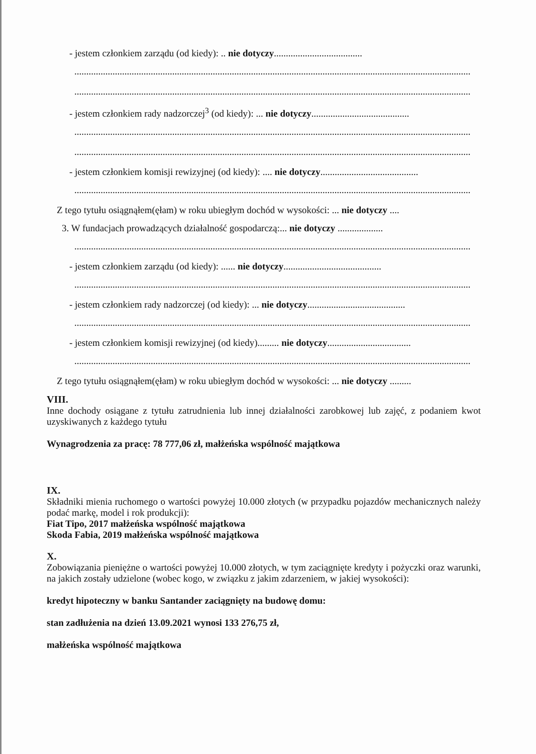- jestem członkiem zarządu (od kiedy): .. nie dotyczy.....................................
......................................................................................................................................................................
......................................................................................................................................................................
- jestem członkiem rady nadzorczej<sup>3</sup> (od kiedy): ... nie dotyczy.........................................
......................................................................................................................................................................
......................................................................................................................................................................
- jestem członkiem komisji rewizyjnej (od kiedy): .... nie dotyczy.........................................
......................................................................................................................................................................
Z tego tytułu osiągnąłem(ęłam) w roku ubiegłym dochód w wysokości: ... nie dotyczy ....
3. W fundacjach prowadzących działalność gospodarczą:... nie dotyczy ...................
......................................................................................................................................................................
- jestem członkiem zarządu (od kiedy): ...... nie dotyczy.........................................
......................................................................................................................................................................
- jestem członkiem rady nadzorczej (od kiedy): ... nie dotyczy.........................................
......................................................................................................................................................................
- jestem członkiem komisji rewizyjnej (od kiedy)......... nie dotyczy...................................
......................................................................................................................................................................
Z tego tytułu osiągnąłem(ęłam) w roku ubiegłym dochód w wysokości: ... nie dotyczy .........
VIII.
Inne dochody osiągane z tytułu zatrudnienia lub innej działalności zarobkowej lub zajęć, z podaniem kwot uzyskiwanych z każdego tytułu
Wynagrodzenia za pracę: 78 777,06 zł, małżeńska wspólność majątkowa
IX.
Składniki mienia ruchomego o wartości powyżej 10.000 złotych (w przypadku pojazdów mechanicznych należy podać markę, model i rok produkcji):
Fiat Tipo, 2017 małżeńska wspólność majątkowa
Skoda Fabia, 2019 małżeńska wspólność majątkowa
X.
Zobowiązania pieniężne o wartości powyżej 10.000 złotych, w tym zaciągnięte kredyty i pożyczki oraz warunki, na jakich zostały udzielone (wobec kogo, w związku z jakim zdarzeniem, w jakiej wysokości):
kredyt hipoteczny w banku Santander zaciągnięty na budowę domu:
stan zadłużenia na dzień 13.09.2021 wynosi 133 276,75 zł,
małżeńska wspólność majątkowa